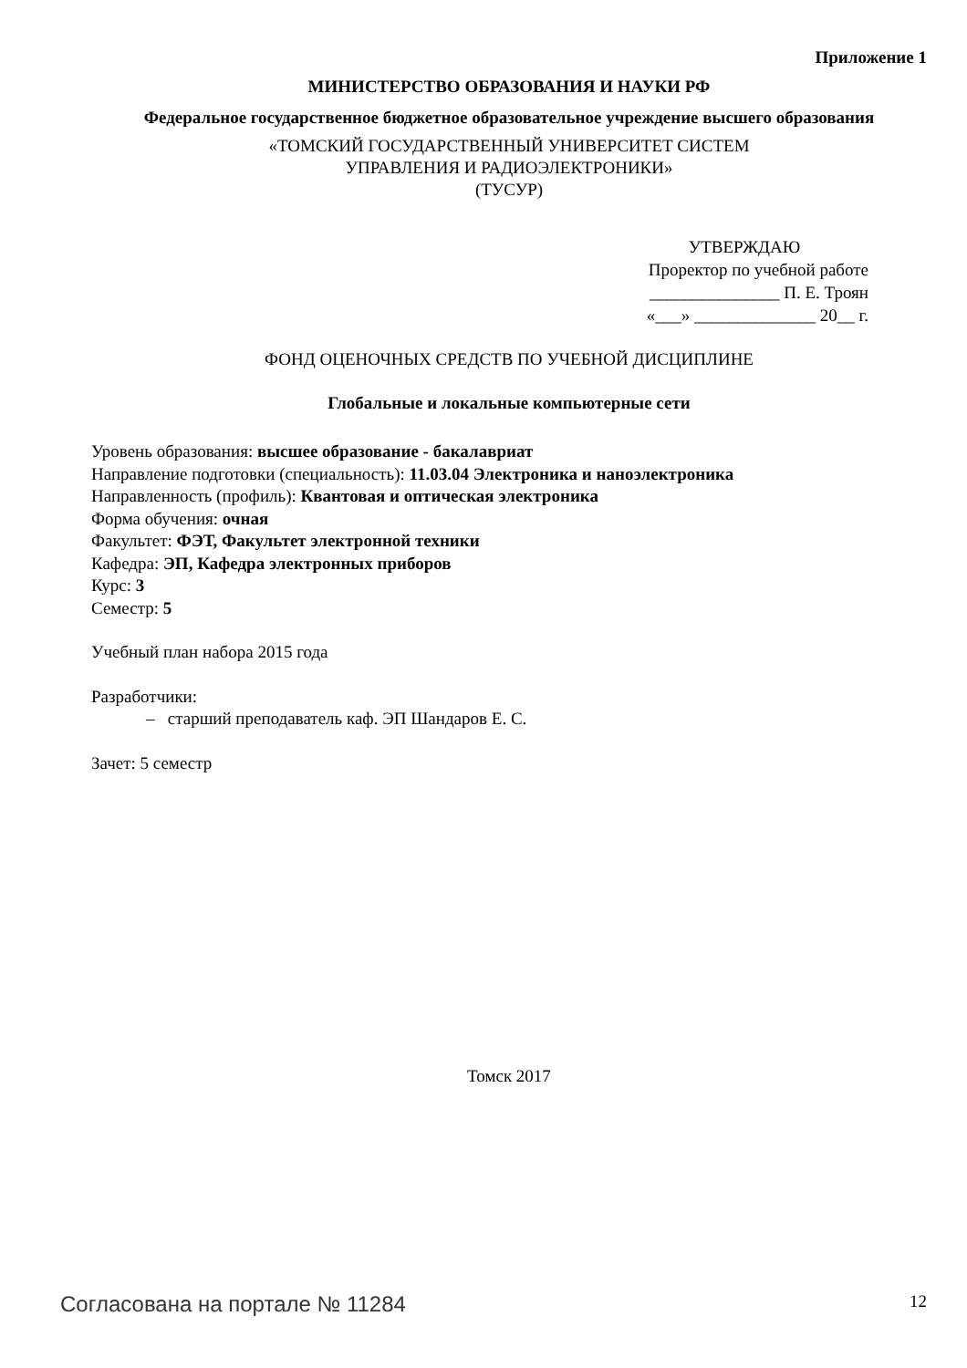Приложение 1
МИНИСТЕРСТВО ОБРАЗОВАНИЯ И НАУКИ РФ
Федеральное государственное бюджетное образовательное учреждение высшего образования
«ТОМСКИЙ ГОСУДАРСТВЕННЫЙ УНИВЕРСИТЕТ СИСТЕМ
УПРАВЛЕНИЯ И РАДИОЭЛЕКТРОНИКИ»
(ТУСУР)
УТВЕРЖДАЮ
Проректор по учебной работе
_______________ П. Е. Троян
«___» ______________ 20__ г.
ФОНД ОЦЕНОЧНЫХ СРЕДСТВ ПО УЧЕБНОЙ ДИСЦИПЛИНЕ
Глобальные и локальные компьютерные сети
Уровень образования: высшее образование - бакалавриат
Направление подготовки (специальность): 11.03.04 Электроника и наноэлектроника
Направленность (профиль): Квантовая и оптическая электроника
Форма обучения: очная
Факультет: ФЭТ, Факультет электронной техники
Кафедра: ЭП, Кафедра электронных приборов
Курс: 3
Семестр: 5
Учебный план набора 2015 года
Разработчики:
– старший преподаватель каф. ЭП Шандаров Е. С.
Зачет: 5 семестр
Томск 2017
Согласована на портале № 11284 12